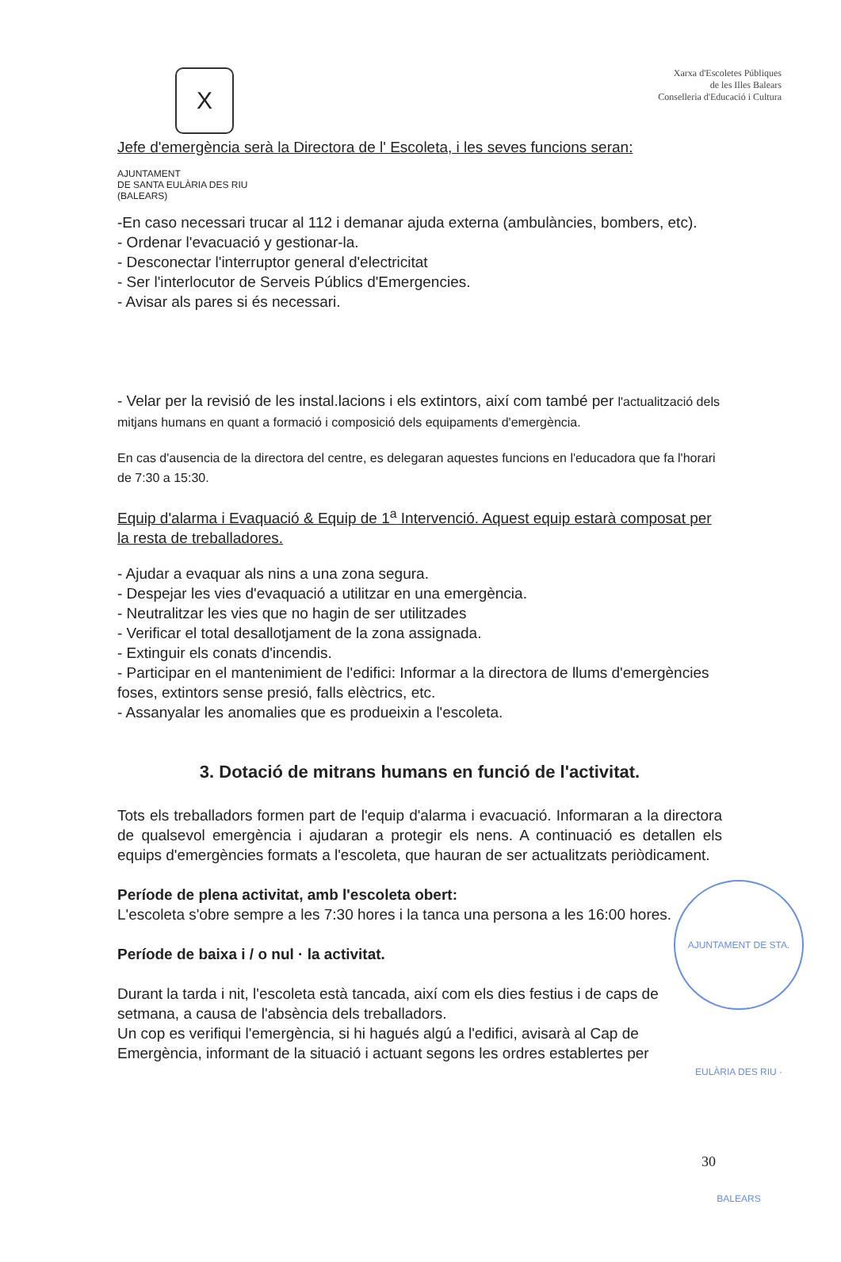X
Xarxa d'Escoletes Públiques
de les Illes Balears
Conselleria d'Educació i Cultura
Jefe d'emergència serà la Directora de l' Escoleta, i les seves funcions seran:
AJUNTAMENT
DE SANTA EULÀRIA DES RIU
(BALEARS)
-En caso necessari trucar al 112 i demanar ajuda externa (ambulàncies, bombers, etc).
- Ordenar l'evacuació y gestionar-la.
- Desconectar l'interruptor general d'electricitat
- Ser l'interlocutor de Serveis Públics d'Emergencies.
- Avisar als pares si és necessari.
- Velar per la revisió de les instal.lacions i els extintors, així com també per l'actualització dels mitjans humans en quant a formació i composició dels equipaments d'emergència.
En cas d'ausencia de la directora del centre, es delegaran aquestes funcions en l'educadora que fa l'horari de 7:30 a 15:30.
Equip d'alarma i Evaquació & Equip de 1<sup>a</sup> Intervenció. Aquest equip estarà composat per la resta de treballadores.
- Ajudar a evaquar als nins a una zona segura.
- Despejar les vies d'evaquació a utilitzar en una emergència.
- Neutralitzar les vies que no hagin de ser utilitzades
- Verificar el total desallotjament de la zona assignada.
- Extinguir els conats d'incendis.
- Participar en el mantenimient de l'edifici: Informar a la directora de llums d'emergències foses, extintors sense presió, falls elèctrics, etc.
- Assanyalar les anomalies que es produeixin a l'escoleta.
3. Dotació de mitrans humans en funció de l'activitat.
Tots els treballadors formen part de l'equip d'alarma i evacuació. Informaran a la directora de qualsevol emergència i ajudaran a protegir els nens. A continuació es detallen els equips d'emergències formats a l'escoleta, que hauran de ser actualitzats periòdicament.
Període de plena activitat, amb l'escoleta obert:
L'escoleta s'obre sempre a les 7:30 hores i la tanca una persona a les 16:00 hores.
Període de baixa i / o nul · la activitat.
Durant la tarda i nit, l'escoleta està tancada, així com els dies festius i de caps de setmana, a causa de l'absència dels treballadors.
Un cop es verifiqui l'emergència, si hi hagués algú a l'edifici, avisarà al Cap de Emergència, informant de la situació i actuant segons les ordres establertes per
AJUNTAMENT DE STA. EULÀRIA DES RIU · BALEARS
30